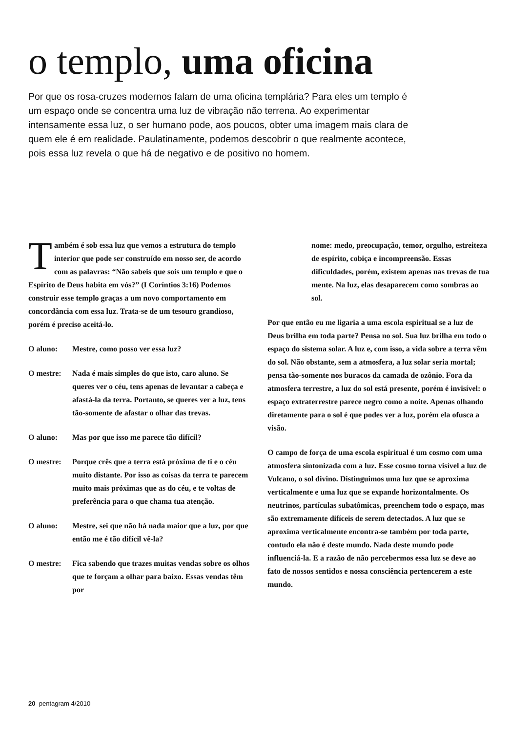o templo, uma oficina
Por que os rosa-cruzes modernos falam de uma oficina templária? Para eles um templo é um espaço onde se concentra uma luz de vibração não terrena. Ao experimentar intensamente essa luz, o ser humano pode, aos poucos, obter uma imagem mais clara de quem ele é em realidade. Paulatinamente, podemos descobrir o que realmente acontece, pois essa luz revela o que há de negativo e de positivo no homem.
Também é sob essa luz que vemos a estrutura do templo interior que pode ser construído em nosso ser, de acordo com as palavras: “Não sabeis que sois um templo e que o Espírito de Deus habita em vós?” (I Coríntios 3:16) Podemos construir esse templo graças a um novo comportamento em concordância com essa luz. Trata-se de um tesouro grandioso, porém é preciso aceitá-lo.
O aluno: Mestre, como posso ver essa luz?
O mestre: Nada é mais simples do que isto, caro aluno. Se queres ver o céu, tens apenas de levantar a cabeça e afastá-la da terra. Portanto, se queres ver a luz, tens tão-somente de afastar o olhar das trevas.
O aluno: Mas por que isso me parece tão difícil?
O mestre: Porque crês que a terra está próxima de ti e o céu muito distante. Por isso as coisas da terra te parecem muito mais próximas que as do céu, e te voltas de preferência para o que chama tua atenção.
O aluno: Mestre, sei que não há nada maior que a luz, por que então me é tão difícil vê-la?
O mestre: Fica sabendo que trazes muitas vendas sobre os olhos que te forçam a olhar para baixo. Essas vendas têm por
nome: medo, preocupação, temor, orgulho, estreiteza de espírito, cobiça e incompreensão. Essas dificuldades, porém, existem apenas nas trevas de tua mente. Na luz, elas desaparecem como sombras ao sol.
Por que então eu me ligaria a uma escola espiritual se a luz de Deus brilha em toda parte? Pensa no sol. Sua luz brilha em todo o espaço do sistema solar. A luz e, com isso, a vida sobre a terra vêm do sol. Não obstante, sem a atmosfera, a luz solar seria mortal; pensa tão-somente nos buracos da camada de ozônio. Fora da atmosfera terrestre, a luz do sol está presente, porém é invisível: o espaço extraterrestre parece negro como a noite. Apenas olhando diretamente para o sol é que podes ver a luz, porém ela ofusca a visão.
O campo de força de uma escola espiritual é um cosmo com uma atmosfera sintonizada com a luz. Esse cosmo torna visível a luz de Vulcano, o sol divino. Distinguimos uma luz que se aproxima verticalmente e uma luz que se expande horizontalmente. Os neutrinos, partículas subatômicas, preenchem todo o espaço, mas são extremamente difíceis de serem detectados. A luz que se aproxima verticalmente encontra-se também por toda parte, contudo ela não é deste mundo. Nada deste mundo pode influenciá-la. E a razão de não percebermos essa luz se deve ao fato de nossos sentidos e nossa consciência pertencerem a este mundo.
20 pentagram 4/2010